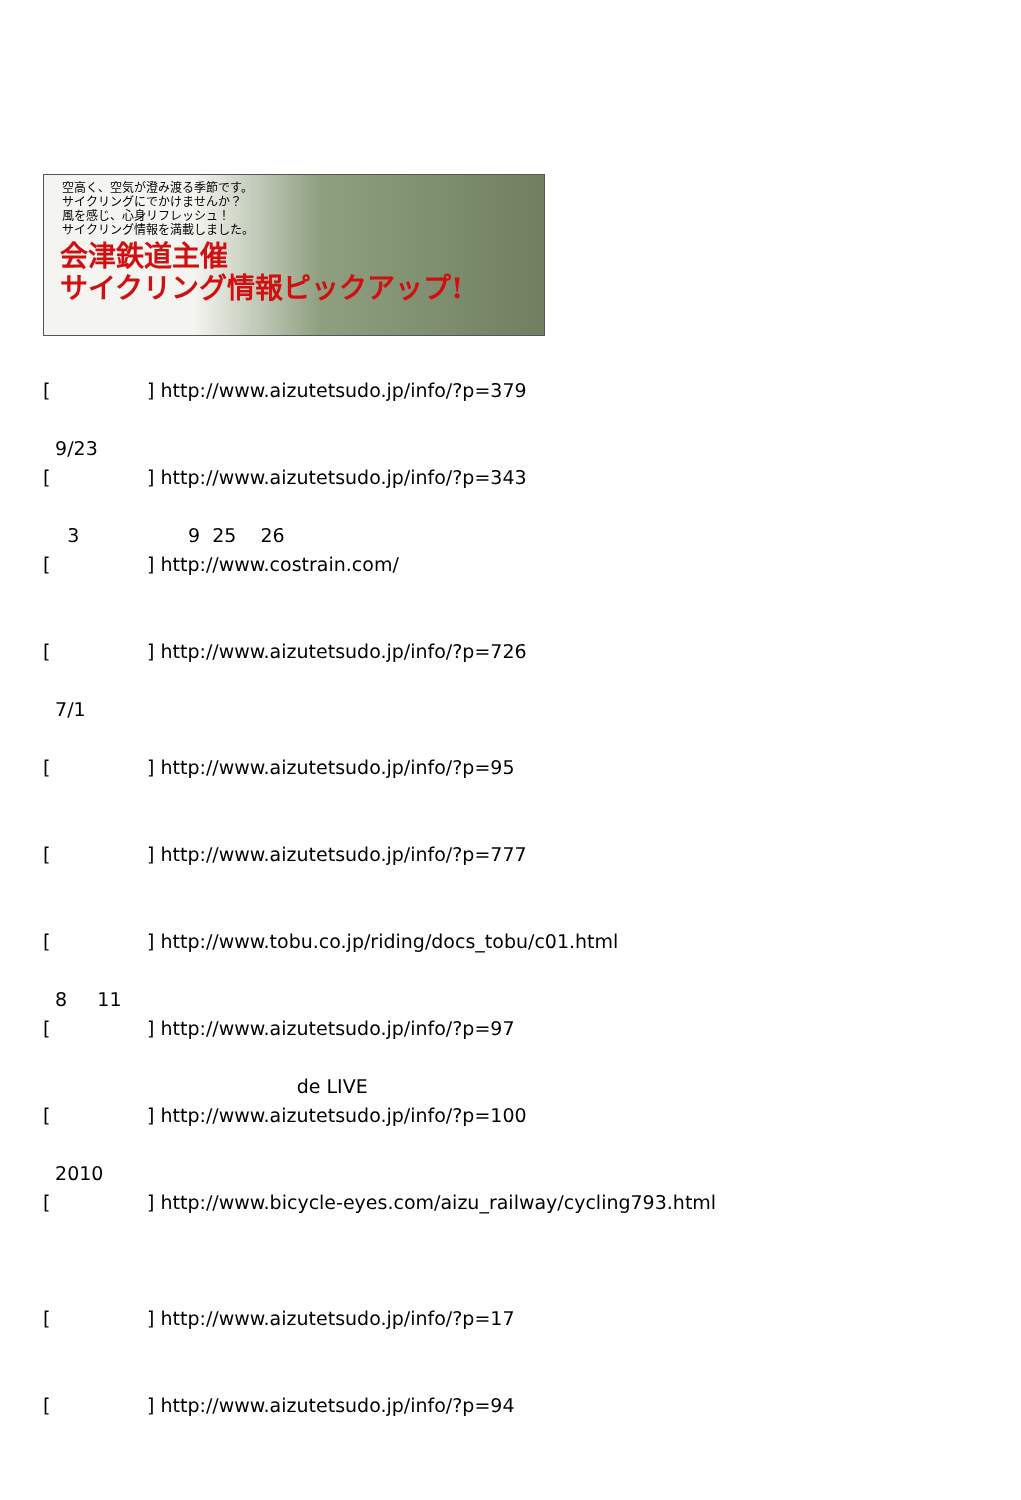空高く、空気が澄み渡る季節です。
サイクリングにでかけませんか？
風を感じ、心身リフレッシュ！
サイクリング情報を満載しました。
会津鉄道主催
サイクリング情報ピックアップ!
[ ] http://www.aizutetsudo.jp/info/?p=379
9/23
[ ] http://www.aizutetsudo.jp/info/?p=343
3 9 25 26
[ ] http://www.costrain.com/
[ ] http://www.aizutetsudo.jp/info/?p=726
7/1
[ ] http://www.aizutetsudo.jp/info/?p=95
[ ] http://www.aizutetsudo.jp/info/?p=777
[ ] http://www.tobu.co.jp/riding/docs_tobu/c01.html
8 11
[ ] http://www.aizutetsudo.jp/info/?p=97
de LIVE
[ ] http://www.aizutetsudo.jp/info/?p=100
2010
[ ] http://www.bicycle-eyes.com/aizu_railway/cycling793.html
[ ] http://www.aizutetsudo.jp/info/?p=17
[ ] http://www.aizutetsudo.jp/info/?p=94